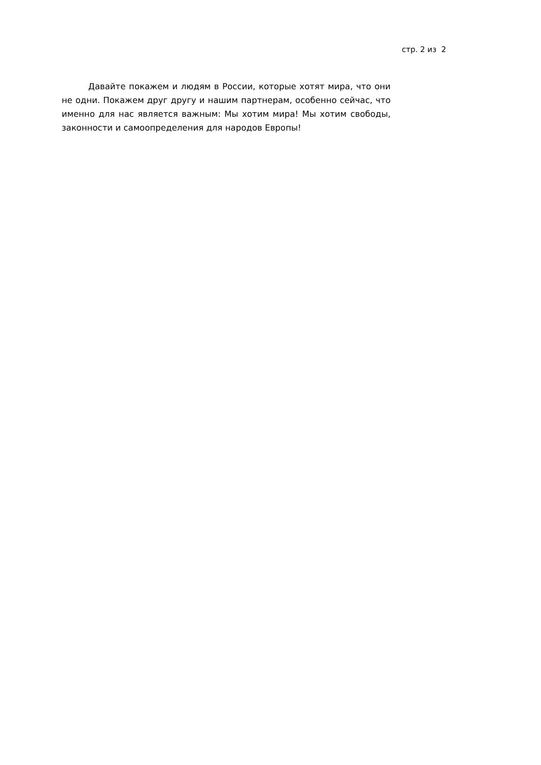стр. 2 из 2
Давайте покажем и людям в России, которые хотят мира, что они не одни. Покажем друг другу и нашим партнерам, особенно сейчас, что именно для нас является важным: Мы хотим мира! Мы хотим свободы, законности и самоопределения для народов Европы!